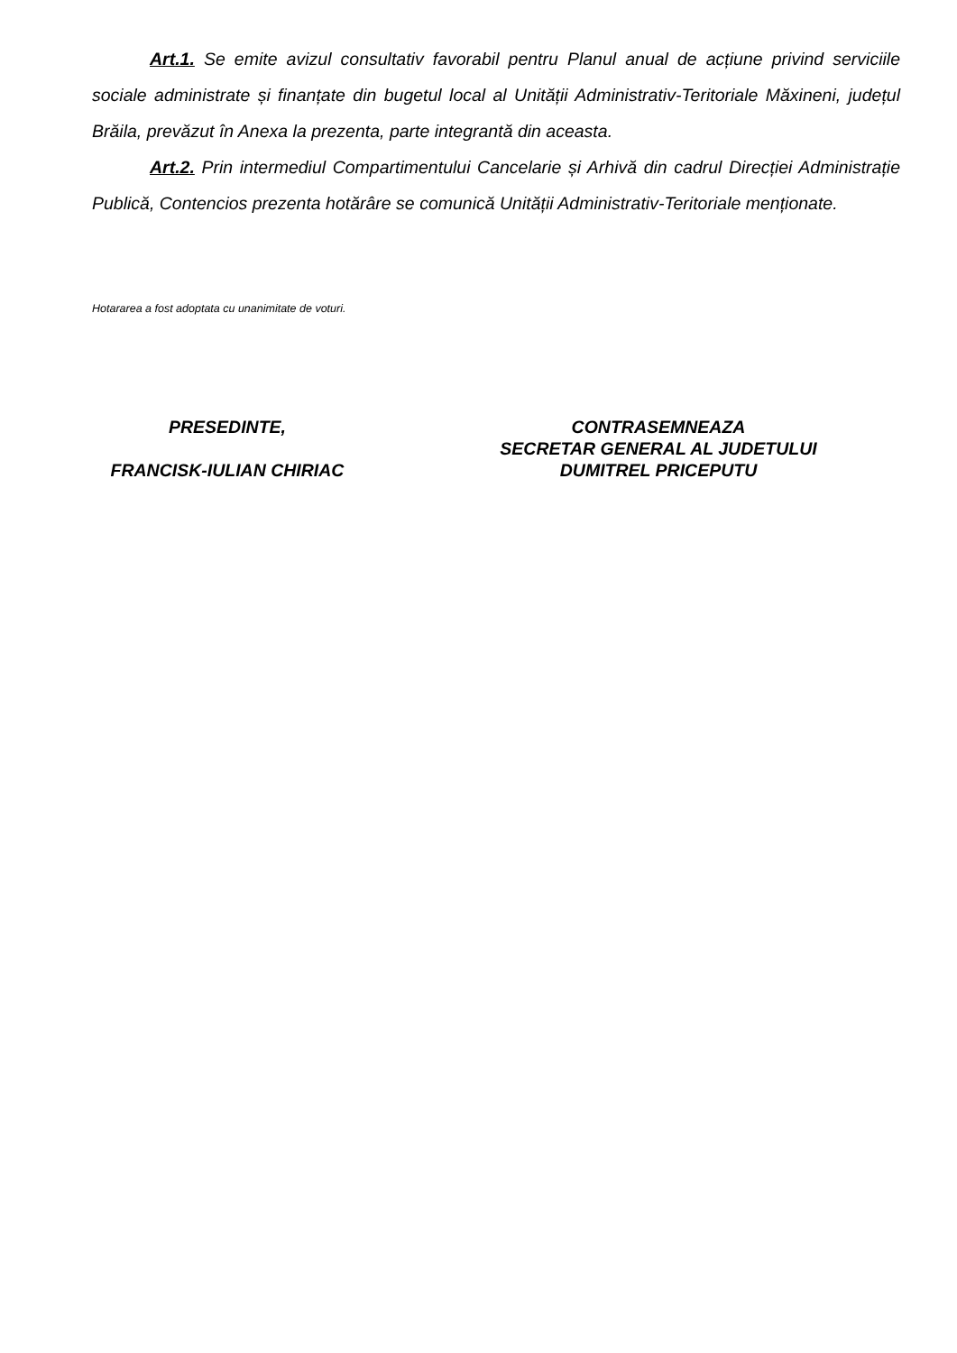Art.1. Se emite avizul consultativ favorabil pentru Planul anual de acțiune privind serviciile sociale administrate și finanțate din bugetul local al Unității Administrativ-Teritoriale Măxineni, județul Brăila, prevăzut în Anexa la prezenta, parte integrantă din aceasta.
Art.2. Prin intermediul Compartimentului Cancelarie și Arhivă din cadrul Direcției Administrație Publică, Contencios prezenta hotărâre se comunică Unității Administrativ-Teritoriale menționate.
Hotararea a fost adoptata cu unanimitate de voturi.
PRESEDINTE,
FRANCISK-IULIAN CHIRIAC
CONTRASEMNEAZA
SECRETAR GENERAL AL JUDETULUI
DUMITREL PRICEPUTU